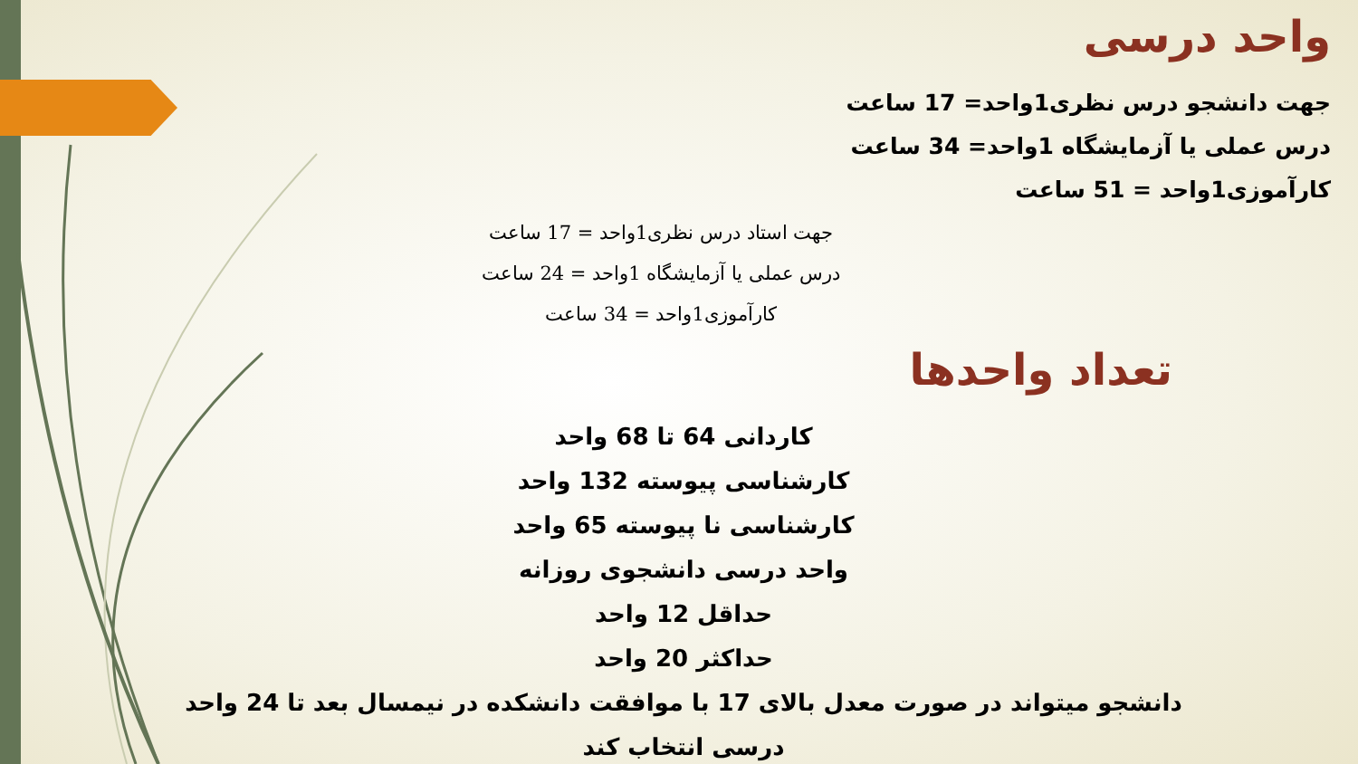واحد درسی
جهت دانشجو درس نظری1واحد= 17 ساعت
درس عملی یا آزمایشگاه 1واحد= 34 ساعت
کارآموزی1واحد = 51 ساعت
جهت استاد درس نظری1واحد = 17 ساعت
درس عملی یا آزمایشگاه 1واحد = 24 ساعت
کارآموزی1واحد = 34 ساعت
تعداد واحدها
کاردانی 64 تا 68 واحد
کارشناسی پیوسته 132 واحد
کارشناسی نا پیوسته 65 واحد
واحد درسی دانشجوی روزانه
حداقل 12 واحد
حداکثر 20 واحد
دانشجو میتواند در صورت معدل بالای 17 با موافقت دانشکده در نیمسال بعد تا 24 واحد درسی انتخاب کند